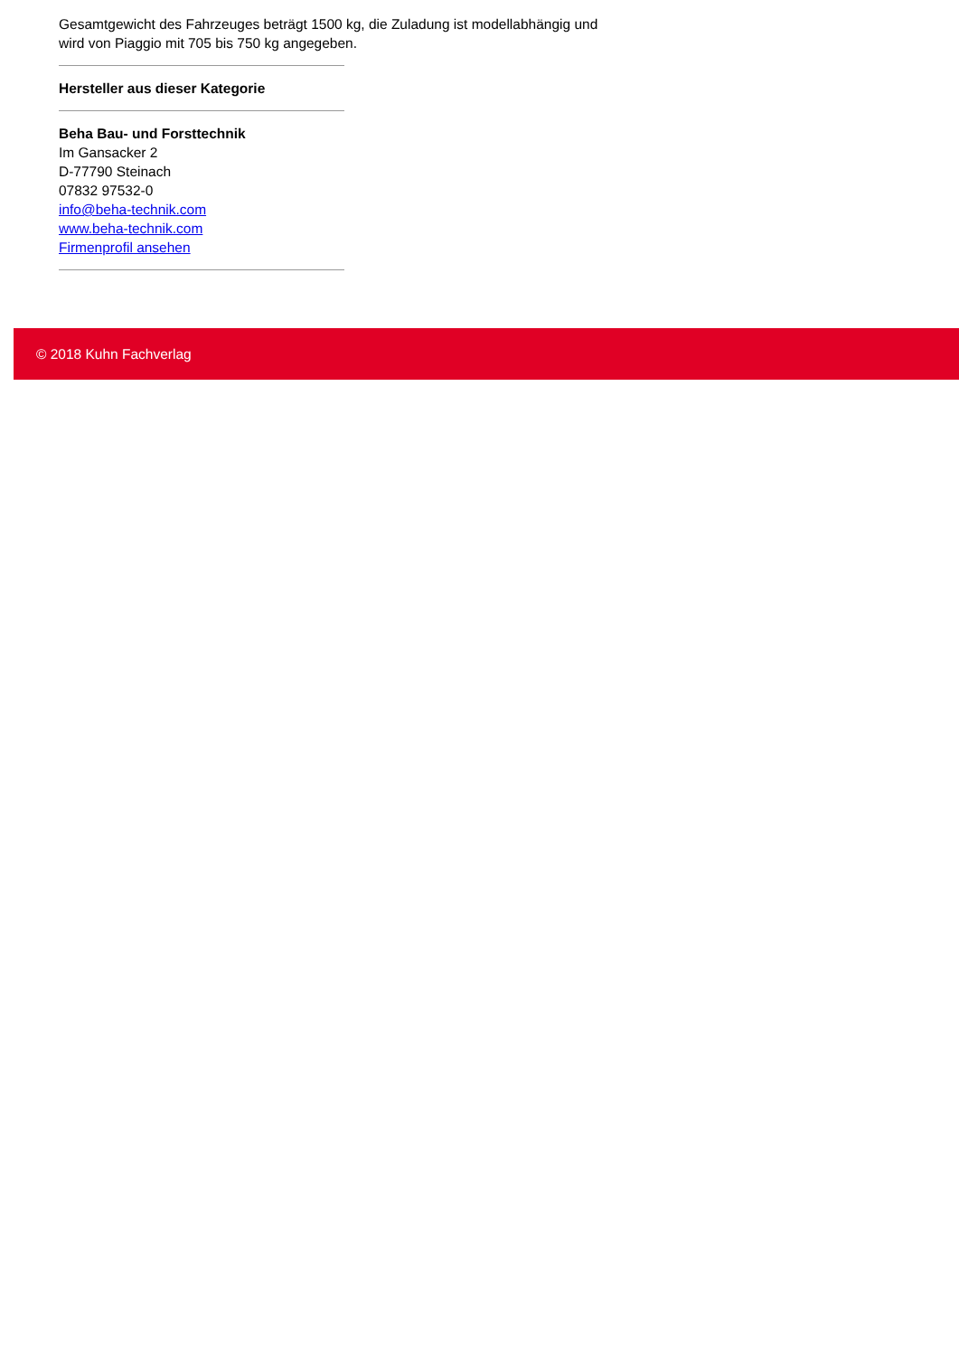Gesamtgewicht des Fahrzeuges beträgt 1500 kg, die Zuladung ist modellabhängig und wird von Piaggio mit 705 bis 750 kg angegeben.
Hersteller aus dieser Kategorie
Beha Bau- und Forsttechnik
Im Gansacker 2
D-77790 Steinach
07832 97532-0
info@beha-technik.com
www.beha-technik.com
Firmenprofil ansehen
© 2018 Kuhn Fachverlag